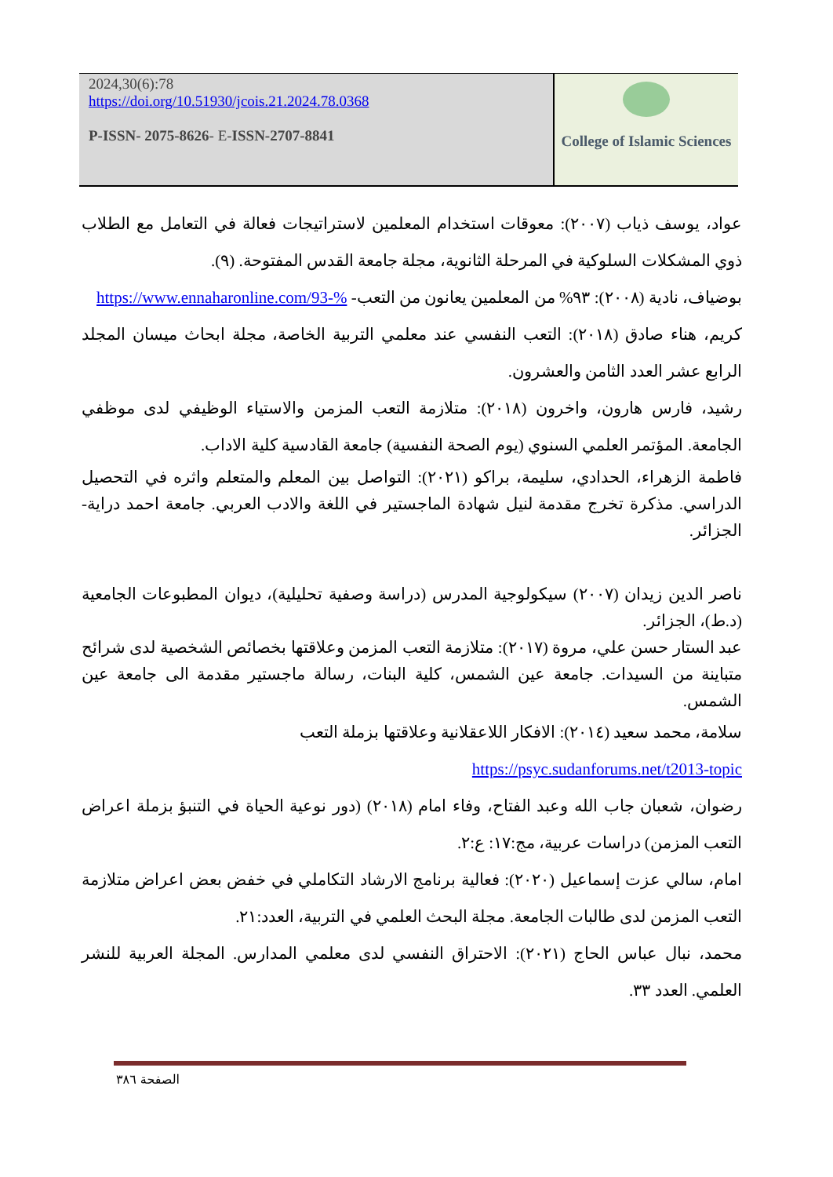2024,30(6):78
https://doi.org/10.51930/jcois.21.2024.78.0368
P-ISSN- 2075-8626- E-ISSN-2707-8841
College of Islamic Sciences
عواد، يوسف ذياب (٢٠٠٧): معوقات استخدام المعلمين لاستراتيجات فعالة في التعامل مع الطلاب ذوي المشكلات السلوكية في المرحلة الثانوية، مجلة جامعة القدس المفتوحة. (٩).
بوضياف، نادية (٢٠٠٨): ٩٣% من المعلمين يعانون من التعب- https://www.ennaharonline.com/93-%
كريم، هناء صادق (٢٠١٨): التعب النفسي عند معلمي التربية الخاصة، مجلة ابحاث ميسان المجلد الرابع عشر العدد الثامن والعشرون.
رشيد، فارس هارون، واخرون (٢٠١٨): متلازمة التعب المزمن والاستياء الوظيفي لدى موظفي الجامعة. المؤتمر العلمي السنوي (يوم الصحة النفسية) جامعة القادسية كلية الاداب.
فاطمة الزهراء، الحدادي، سليمة، براكو (٢٠٢١): التواصل بين المعلم والمتعلم واثره في التحصيل الدراسي. مذكرة تخرج مقدمة لنيل شهادة الماجستير في اللغة والادب العربي. جامعة احمد دراية- الجزائر.
ناصر الدين زيدان (٢٠٠٧) سيكولوجية المدرس (دراسة وصفية تحليلية)، ديوان المطبوعات الجامعية (د.ط)، الجزائر.
عبد الستار حسن علي، مروة (٢٠١٧): متلازمة التعب المزمن وعلاقتها بخصائص الشخصية لدى شرائح متباينة من السيدات. جامعة عين الشمس، كلية البنات، رسالة ماجستير مقدمة الى جامعة عين الشمس.
سلامة، محمد سعيد (٢٠١٤): الافكار اللاعقلانية وعلاقتها بزملة التعب
https://psyc.sudanforums.net/t2013-topic
رضوان، شعبان جاب الله وعبد الفتاح، وفاء امام (٢٠١٨) (دور نوعية الحياة في التنبؤ بزملة اعراض التعب المزمن) دراسات عربية، مج:١٧: ع:٢.
امام، سالي عزت إسماعيل (٢٠٢٠): فعالية برنامج الارشاد التكاملي في خفض بعض اعراض متلازمة التعب المزمن لدى طالبات الجامعة. مجلة البحث العلمي في التربية، العدد:٢١.
محمد، نبال عباس الحاج (٢٠٢١): الاحتراق النفسي لدى معلمي المدارس. المجلة العربية للنشر العلمي. العدد ٣٣.
الصفحة ٣٨٦